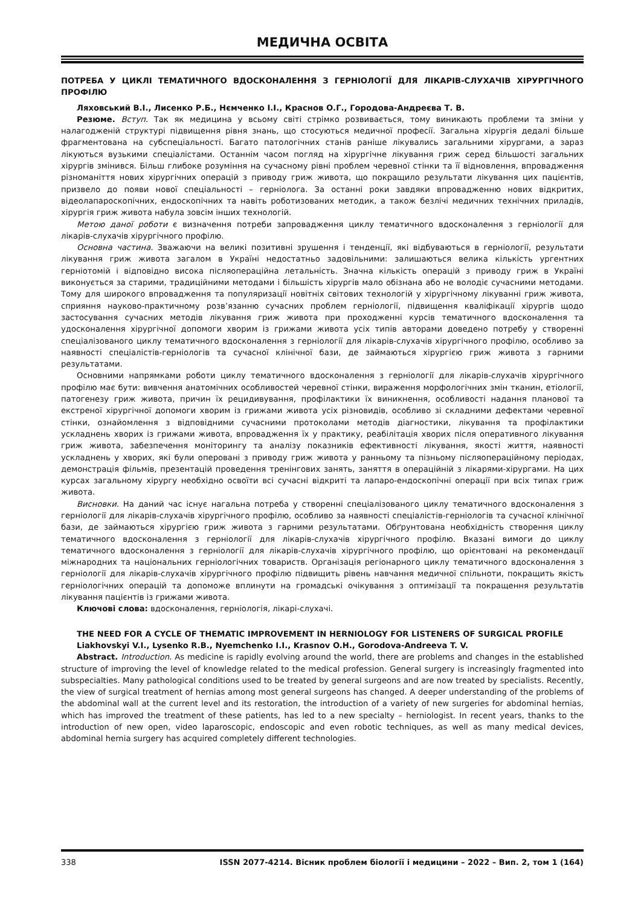МЕДИЧНА ОСВІТА
ПОТРЕБА У ЦИКЛІ ТЕМАТИЧНОГО ВДОСКОНАЛЕННЯ З ГЕРНІОЛОГІЇ ДЛЯ ЛІКАРІВ-СЛУХАЧІВ ХІРУРГІЧНОГО ПРОФІЛЮ
Ляховський В.І., Лисенко Р.Б., Нємченко І.І., Краснов О.Г., Городова-Андреєва Т. В.
Резюме. Вступ. Так як медицина у всьому світі стрімко розвивається, тому виникають проблеми та зміни у налагодженій структурі підвищення рівня знань, що стосуються медичної професії. Загальна хірургія дедалі більше фрагментована на субспеціальності. Багато патологічних станів раніше лікувались загальними хірургами, а зараз лікуються вузькими спеціалістами. Останнім часом погляд на хірургічне лікування гриж серед більшості загальних хірургів змінився. Більш глибоке розуміння на сучасному рівні проблем черевної стінки та її відновлення, впровадження різноманіття нових хірургічних операцій з приводу гриж живота, що покращило результати лікування цих пацієнтів, призвело до появи нової спеціальності – герніолога. За останні роки завдяки впровадженню нових відкритих, відеолапароскопічних, ендоскопічних та навіть роботизованих методик, а також безлічі медичних технічних приладів, хірургія гриж живота набула зовсім інших технологій.
Метою даної роботи є визначення потреби запровадження циклу тематичного вдосконалення з герніології для лікарів-слухачів хірургічного профілю.
Основна частина. Зважаючи на великі позитивні зрушення і тенденції, які відбуваються в герніології, результати лікування гриж живота загалом в Україні недостатньо задовільними: залишаються велика кількість ургентних герніотомій і відповідно висока післяопераційна летальність. Значна кількість операцій з приводу гриж в Україні виконується за старими, традиційними методами і більшість хірургів мало обізнана або не володіє сучасними методами. Тому для широкого впровадження та популяризації новітніх світових технологій у хірургічному лікуванні гриж живота, сприяння науково-практичному розв’язанню сучасних проблем герніології, підвищення кваліфікації хірургів щодо застосування сучасних методів лікування гриж живота при проходженні курсів тематичного вдосконалення та удосконалення хірургічної допомоги хворим із грижами живота усіх типів авторами доведено потребу у створенні спеціалізованого циклу тематичного вдосконалення з герніології для лікарів-слухачів хірургічного профілю, особливо за наявності спеціалістів-герніологів та сучасної клінічної бази, де займаються хірургією гриж живота з гарними результатами.
Основними напрямками роботи циклу тематичного вдосконалення з герніології для лікарів-слухачів хірургічного профілю має бути: вивчення анатомічних особливостей черевної стінки, вираження морфологічних змін тканин, етіології, патогенезу гриж живота, причин їх рецидивування, профілактики їх виникнення, особливості надання планової та екстреної хірургічної допомоги хворим із грижами живота усіх різновидів, особливо зі складними дефектами черевної стінки, ознайомлення з відповідними сучасними протоколами методів діагностики, лікування та профілактики ускладнень хворих із грижами живота, впровадження їх у практику, реабілітація хворих після оперативного лікування гриж живота, забезпечення моніторингу та аналізу показників ефективності лікування, якості життя, наявності ускладнень у хворих, які були оперовані з приводу гриж живота у ранньому та пізньому післяопераційному періодах, демонстрація фільмів, презентацій проведення тренінгових занять, заняття в операційній з лікарями-хірургами. На цих курсах загальному хірургу необхідно освоїти всі сучасні відкриті та лапаро-ендоскопічні операції при всіх типах гриж живота.
Висновки. На даний час існує нагальна потреба у створенні спеціалізованого циклу тематичного вдосконалення з герніології для лікарів-слухачів хірургічного профілю, особливо за наявності спеціалістів-герніологів та сучасної клінічної бази, де займаються хірургією гриж живота з гарними результатами. Обґрунтована необхідність створення циклу тематичного вдосконалення з герніології для лікарів-слухачів хірургічного профілю. Вказані вимоги до циклу тематичного вдосконалення з герніології для лікарів-слухачів хірургічного профілю, що орієнтовані на рекомендації міжнародних та національних герніологічних товариств. Організація регіонарного циклу тематичного вдосконалення з герніології для лікарів-слухачів хірургічного профілю підвищить рівень навчання медичної спільноти, покращить якість герніологічних операцій та допоможе вплинути на громадські очікування з оптимізації та покращення результатів лікування пацієнтів із грижами живота.
Ключові слова: вдосконалення, герніологія, лікарі-слухачі.
THE NEED FOR A CYCLE OF THEMATIC IMPROVEMENT IN HERNIOLOGY FOR LISTENERS OF SURGICAL PROFILE
Liakhovskyi V.I., Lysenko R.B., Nyemchenko I.I., Krasnov O.H., Gorodova-Andreeva T. V.
Abstract. Introduction. As medicine is rapidly evolving around the world, there are problems and changes in the established structure of improving the level of knowledge related to the medical profession. General surgery is increasingly fragmented into subspecialties. Many pathological conditions used to be treated by general surgeons and are now treated by specialists. Recently, the view of surgical treatment of hernias among most general surgeons has changed. A deeper understanding of the problems of the abdominal wall at the current level and its restoration, the introduction of a variety of new surgeries for abdominal hernias, which has improved the treatment of these patients, has led to a new specialty – herniologist. In recent years, thanks to the introduction of new open, video laparoscopic, endoscopic and even robotic techniques, as well as many medical devices, abdominal hernia surgery has acquired completely different technologies.
338 ISSN 2077-4214. Вісник проблем біології і медицини – 2022 – Вип. 2, том 1 (164)